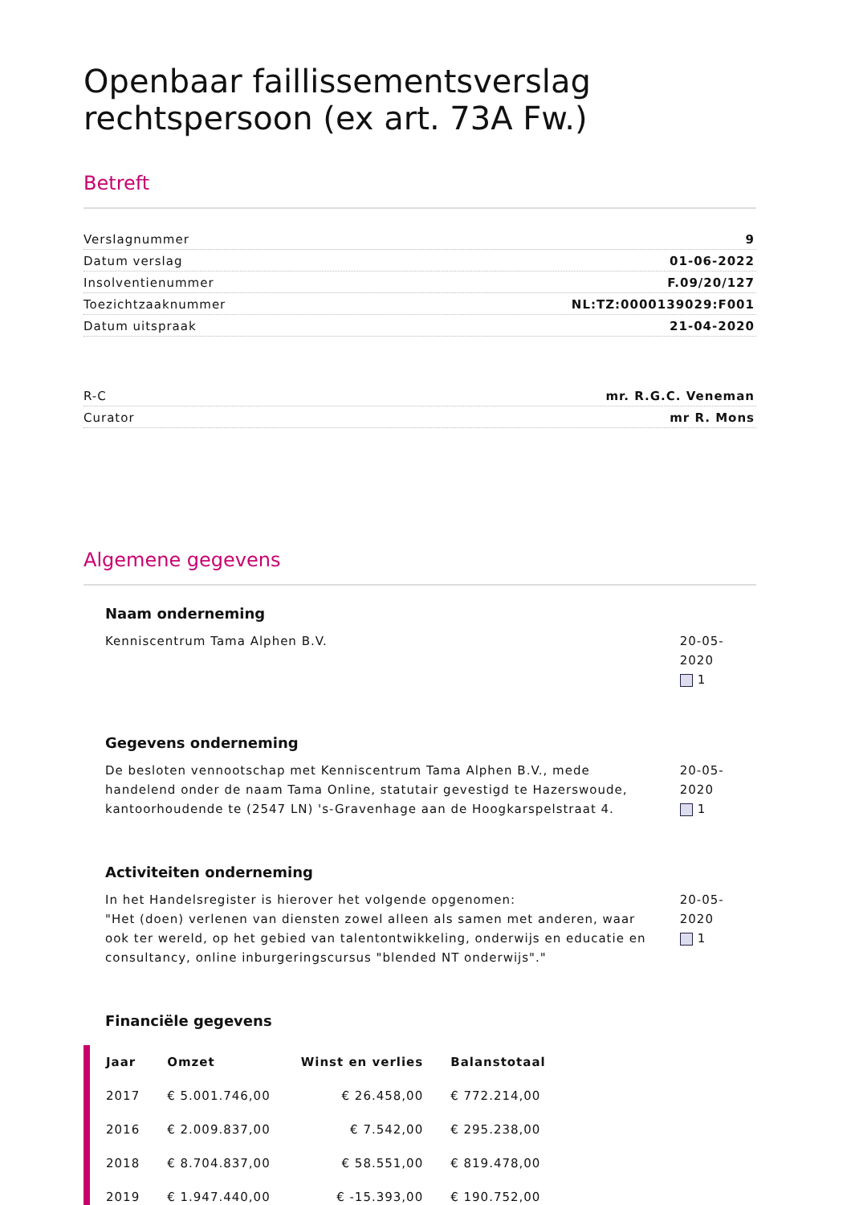Openbaar faillissementsverslag rechtspersoon (ex art. 73A Fw.)
Betreft
Verslagnummer 9
Datum verslag 01-06-2022
Insolventienummer F.09/20/127
Toezichtzaaknummer NL:TZ:0000139029:F001
Datum uitspraak 21-04-2020
R-C mr. R.G.C. Veneman
Curator mr R. Mons
Algemene gegevens
Naam onderneming
Kenniscentrum Tama Alphen B.V. 20-05-2020
1
Gegevens onderneming
De besloten vennootschap met Kenniscentrum Tama Alphen B.V., mede handelend onder de naam Tama Online, statutair gevestigd te Hazerswoude, kantoorhoudende te (2547 LN) 's-Gravenhage aan de Hoogkarspelstraat 4.
20-05-2020
1
Activiteiten onderneming
In het Handelsregister is hierover het volgende opgenomen:
"Het (doen) verlenen van diensten zowel alleen als samen met anderen, waar ook ter wereld, op het gebied van talentontwikkeling, onderwijs en educatie en consultancy, online inburgeringscursus "blended NT onderwijs"."
20-05-2020
1
Financiële gegevens
| Jaar | Omzet | Winst en verlies | Balanstotaal |
| --- | --- | --- | --- |
| 2017 | € 5.001.746,00 | € 26.458,00 | € 772.214,00 |
| 2016 | € 2.009.837,00 | € 7.542,00 | € 295.238,00 |
| 2018 | € 8.704.837,00 | € 58.551,00 | € 819.478,00 |
| 2019 | € 1.947.440,00 | € -15.393,00 | € 190.752,00 |